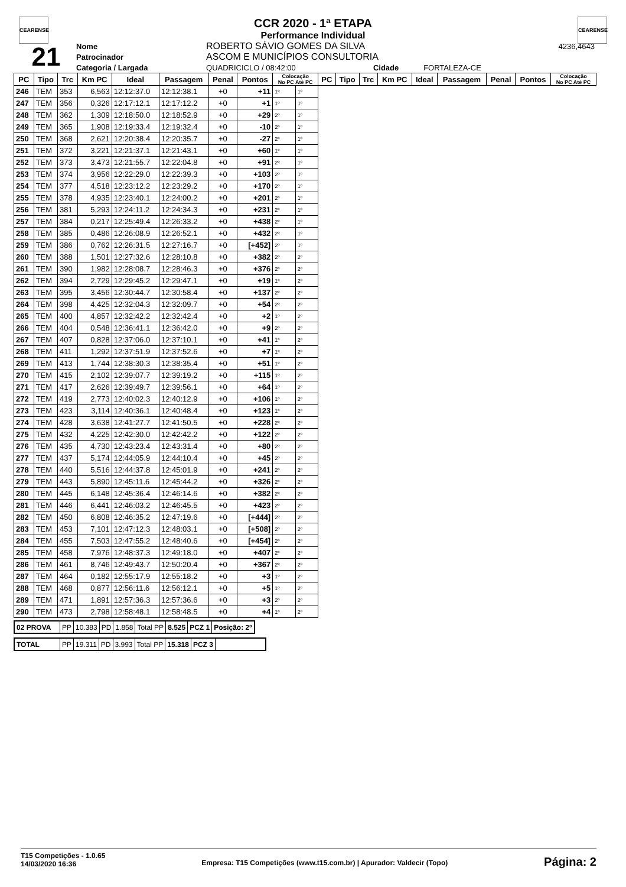CEARENSE CEARENSE
CCR 2020 - 1ª ETAPA
Performance Individual
| 21 | Nome | ROBERTO SÁVIO GOMES DA SILVA | | | | | 4236,4643 |
| | Patrocinador | ASCOM E MUNICÍPIOS CONSULTORIA | | | | | |
| | Categoria / Largada | | QUADRICICLO / 08:42:00 | | Cidade | FORTALEZA-CE | |
| PC | Tipo | Trc | Km PC | Ideal | Passagem | Penal | Pontos | Colocação No PC Até PC | | PC | Tipo | Trc | Km PC | Ideal | Passagem | Penal | Pontos | Colocação No PC Até PC |
| --- | --- | --- | --- | --- | --- | --- | --- | --- | --- | --- | --- | --- | --- | --- | --- | --- | --- | --- |
| 246 | TEM | 353 | 6,563 | 12:12:37.0 | 12:12:38.1 | +0 | +11 | 1º | 1º | | | | | | | | | |
| 247 | TEM | 356 | 0,326 | 12:17:12.1 | 12:17:12.2 | +0 | +1 | 1º | 1º | | | | | | | | | |
| 248 | TEM | 362 | 1,309 | 12:18:50.0 | 12:18:52.9 | +0 | +29 | 2º | 1º | | | | | | | | | |
| 249 | TEM | 365 | 1,908 | 12:19:33.4 | 12:19:32.4 | +0 | -10 | 2º | 1º | | | | | | | | | |
| 250 | TEM | 368 | 2,621 | 12:20:38.4 | 12:20:35.7 | +0 | -27 | 2º | 1º | | | | | | | | | |
| 251 | TEM | 372 | 3,221 | 12:21:37.1 | 12:21:43.1 | +0 | +60 | 1º | 1º | | | | | | | | | |
| 252 | TEM | 373 | 3,473 | 12:21:55.7 | 12:22:04.8 | +0 | +91 | 2º | 1º | | | | | | | | | |
| 253 | TEM | 374 | 3,956 | 12:22:29.0 | 12:22:39.3 | +0 | +103 | 2º | 1º | | | | | | | | | |
| 254 | TEM | 377 | 4,518 | 12:23:12.2 | 12:23:29.2 | +0 | +170 | 2º | 1º | | | | | | | | | |
| 255 | TEM | 378 | 4,935 | 12:23:40.1 | 12:24:00.2 | +0 | +201 | 2º | 1º | | | | | | | | | |
| 256 | TEM | 381 | 5,293 | 12:24:11.2 | 12:24:34.3 | +0 | +231 | 2º | 1º | | | | | | | | | |
| 257 | TEM | 384 | 0,217 | 12:25:49.4 | 12:26:33.2 | +0 | +438 | 2º | 1º | | | | | | | | | |
| 258 | TEM | 385 | 0,486 | 12:26:08.9 | 12:26:52.1 | +0 | +432 | 2º | 1º | | | | | | | | | |
| 259 | TEM | 386 | 0,762 | 12:26:31.5 | 12:27:16.7 | +0 | [+452] | 2º | 1º | | | | | | | | | |
| 260 | TEM | 388 | 1,501 | 12:27:32.6 | 12:28:10.8 | +0 | +382 | 2º | 2º | | | | | | | | | |
| 261 | TEM | 390 | 1,982 | 12:28:08.7 | 12:28:46.3 | +0 | +376 | 2º | 2º | | | | | | | | | |
| 262 | TEM | 394 | 2,729 | 12:29:45.2 | 12:29:47.1 | +0 | +19 | 1º | 2º | | | | | | | | | |
| 263 | TEM | 395 | 3,456 | 12:30:44.7 | 12:30:58.4 | +0 | +137 | 2º | 2º | | | | | | | | | |
| 264 | TEM | 398 | 4,425 | 12:32:04.3 | 12:32:09.7 | +0 | +54 | 2º | 2º | | | | | | | | | |
| 265 | TEM | 400 | 4,857 | 12:32:42.2 | 12:32:42.4 | +0 | +2 | 1º | 2º | | | | | | | | | |
| 266 | TEM | 404 | 0,548 | 12:36:41.1 | 12:36:42.0 | +0 | +9 | 2º | 2º | | | | | | | | | |
| 267 | TEM | 407 | 0,828 | 12:37:06.0 | 12:37:10.1 | +0 | +41 | 1º | 2º | | | | | | | | | |
| 268 | TEM | 411 | 1,292 | 12:37:51.9 | 12:37:52.6 | +0 | +7 | 1º | 2º | | | | | | | | | |
| 269 | TEM | 413 | 1,744 | 12:38:30.3 | 12:38:35.4 | +0 | +51 | 1º | 2º | | | | | | | | | |
| 270 | TEM | 415 | 2,102 | 12:39:07.7 | 12:39:19.2 | +0 | +115 | 1º | 2º | | | | | | | | | |
| 271 | TEM | 417 | 2,626 | 12:39:49.7 | 12:39:56.1 | +0 | +64 | 1º | 2º | | | | | | | | | |
| 272 | TEM | 419 | 2,773 | 12:40:02.3 | 12:40:12.9 | +0 | +106 | 1º | 2º | | | | | | | | | |
| 273 | TEM | 423 | 3,114 | 12:40:36.1 | 12:40:48.4 | +0 | +123 | 1º | 2º | | | | | | | | | |
| 274 | TEM | 428 | 3,638 | 12:41:27.7 | 12:41:50.5 | +0 | +228 | 2º | 2º | | | | | | | | | |
| 275 | TEM | 432 | 4,225 | 12:42:30.0 | 12:42:42.2 | +0 | +122 | 2º | 2º | | | | | | | | | |
| 276 | TEM | 435 | 4,730 | 12:43:23.4 | 12:43:31.4 | +0 | +80 | 2º | 2º | | | | | | | | | |
| 277 | TEM | 437 | 5,174 | 12:44:05.9 | 12:44:10.4 | +0 | +45 | 2º | 2º | | | | | | | | | |
| 278 | TEM | 440 | 5,516 | 12:44:37.8 | 12:45:01.9 | +0 | +241 | 2º | 2º | | | | | | | | | |
| 279 | TEM | 443 | 5,890 | 12:45:11.6 | 12:45:44.2 | +0 | +326 | 2º | 2º | | | | | | | | | |
| 280 | TEM | 445 | 6,148 | 12:45:36.4 | 12:46:14.6 | +0 | +382 | 2º | 2º | | | | | | | | | |
| 281 | TEM | 446 | 6,441 | 12:46:03.2 | 12:46:45.5 | +0 | +423 | 2º | 2º | | | | | | | | | |
| 282 | TEM | 450 | 6,808 | 12:46:35.2 | 12:47:19.6 | +0 | [+444] | 2º | 2º | | | | | | | | | |
| 283 | TEM | 453 | 7,101 | 12:47:12.3 | 12:48:03.1 | +0 | [+508] | 2º | 2º | | | | | | | | | |
| 284 | TEM | 455 | 7,503 | 12:47:55.2 | 12:48:40.6 | +0 | [+454] | 2º | 2º | | | | | | | | | |
| 285 | TEM | 458 | 7,976 | 12:48:37.3 | 12:49:18.0 | +0 | +407 | 2º | 2º | | | | | | | | | |
| 286 | TEM | 461 | 8,746 | 12:49:43.7 | 12:50:20.4 | +0 | +367 | 2º | 2º | | | | | | | | | |
| 287 | TEM | 464 | 0,182 | 12:55:17.9 | 12:55:18.2 | +0 | +3 | 1º | 2º | | | | | | | | | |
| 288 | TEM | 468 | 0,877 | 12:56:11.6 | 12:56:12.1 | +0 | +5 | 1º | 2º | | | | | | | | | |
| 289 | TEM | 471 | 1,891 | 12:57:36.3 | 12:57:36.6 | +0 | +3 | 2º | 2º | | | | | | | | | |
| 290 | TEM | 473 | 2,798 | 12:58:48.1 | 12:58:48.5 | +0 | +4 | 1º | 2º | | | | | | | | | |
| 02 PROVA | PP | 10.383 | PD | 1.858 | Total PP | 8.525 | PCZ 1 | Posição: 2º |
| TOTAL | PP | 19.311 | PD | 3.993 | Total PP | 15.318 | PCZ 3 | |
T15 Competições - 1.0.65
14/03/2020 16:36
Empresa: T15 Competições (www.t15.com.br) | Apurador: Valdecir (Topo)
Página: 2